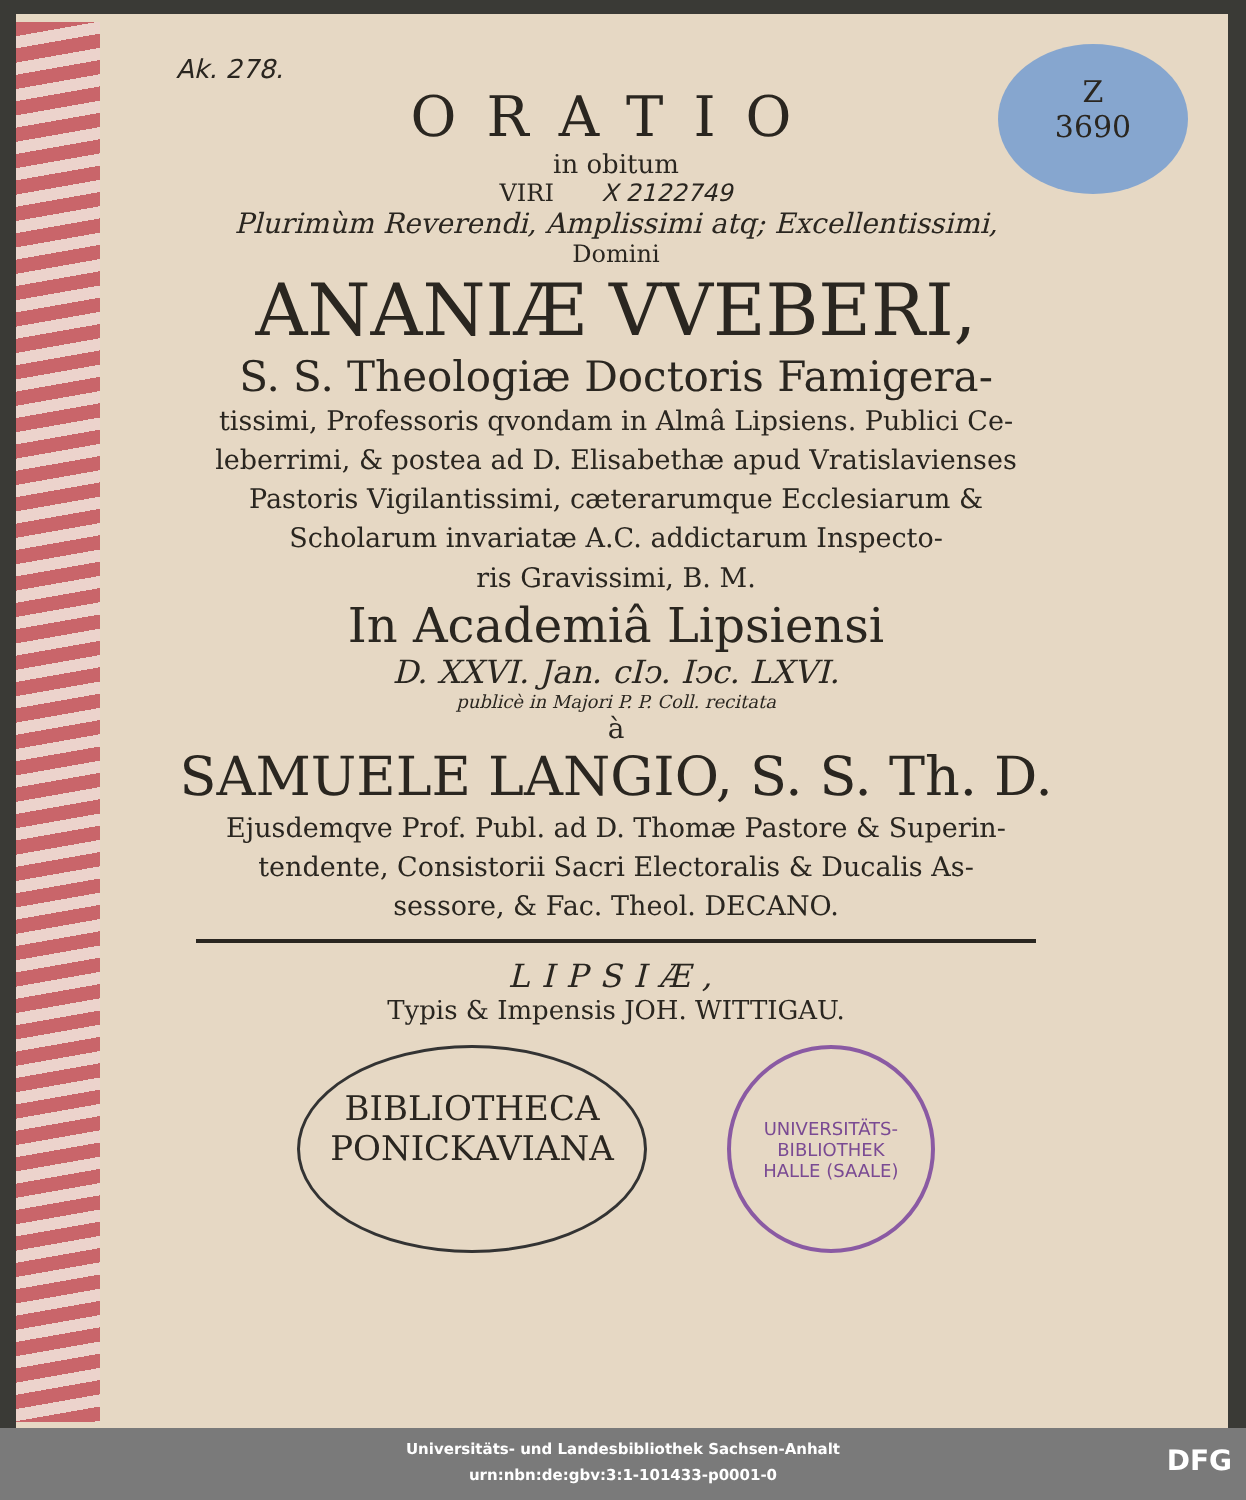Z
3690
Ak. 278.
ORATIO
in obitum
VIRI X 2122749
Plurimùm Reverendi, Amplissimi atq; Excellentissimi,
Domini
ANANIÆ VVEBERI,
S. S. Theologiæ Doctoris Famigera-
tissimi, Professoris qvondam in Almâ Lipsiens. Publici Ce-
leberrimi, & postea ad D. Elisabethæ apud Vratislavienses
Pastoris Vigilantissimi, cæterarumque Ecclesiarum &
Scholarum invariatæ A.C. addictarum Inspecto-
ris Gravissimi, B. M.
In Academiâ Lipsiensi
D. XXVI. Jan. cIↄ. Iↄc. LXVI.
publicè in Majori P. P. Coll. recitata
à
SAMUELE LANGIO, S. S. Th. D.
Ejusdemqve Prof. Publ. ad D. Thomæ Pastore & Superin-
tendente, Consistorii Sacri Electoralis & Ducalis As-
sessore, & Fac. Theol. DECANO.
LIPSIÆ,
Typis & Impensis JOH. WITTIGAU.
BIBLIOTHECA
PONICKAVIANA
UNIVERSITÄTS-
BIBLIOTHEK
HALLE (SAALE)
Universitäts- und Landesbibliothek Sachsen-Anhalt
urn:nbn:de:gbv:3:1-101433-p0001-0
DFG